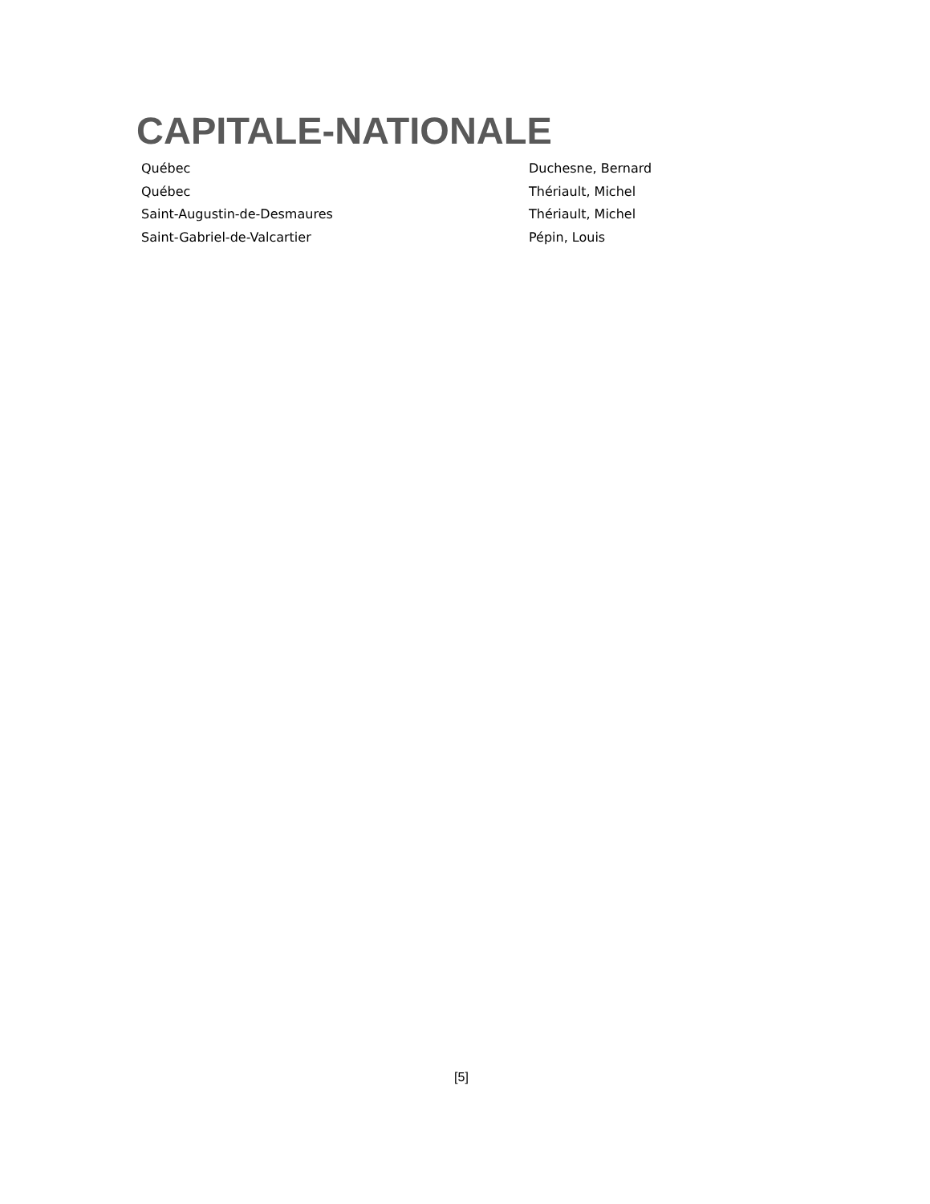CAPITALE-NATIONALE
| Québec | Duchesne, Bernard |
| Québec | Thériault, Michel |
| Saint-Augustin-de-Desmaures | Thériault, Michel |
| Saint-Gabriel-de-Valcartier | Pépin, Louis |
[5]